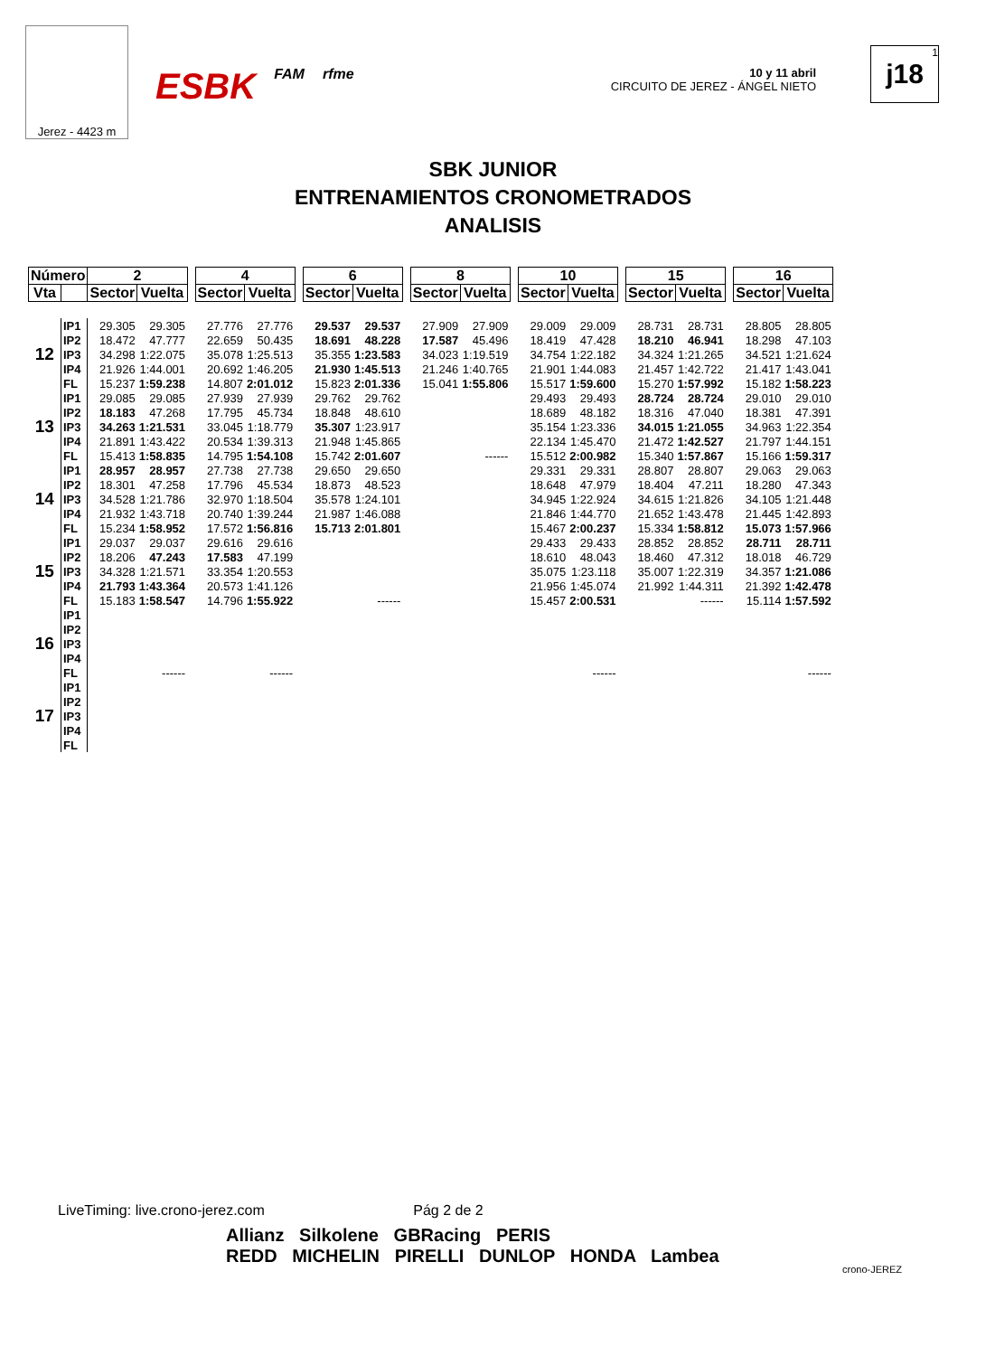Jerez - 4423 m
ESBK FAM rfme
10 y 11 abril
CIRCUITO DE JEREZ - ÁNGEL NIETO
1
j18
SBK JUNIOR
ENTRENAMIENTOS CRONOMETRADOS
ANALISIS
| Número | | 2 | | | 4 | | | 6 | | | 8 | | | 10 | | | 15 | | | 16 | |
| Vta | | Sector | Vuelta | | Sector | Vuelta | | Sector | Vuelta | | Sector | Vuelta | | Sector | Vuelta | | Sector | Vuelta | | Sector | Vuelta |
| 12 | IP1 | 29.305 | 29.305 | | 27.776 | 27.776 | | 29.537 | 29.537 | | 27.909 | 27.909 | | 29.009 | 29.009 | | 28.731 | 28.731 | | 28.805 | 28.805 |
| | IP2 | 18.472 | 47.777 | | 22.659 | 50.435 | | 18.691 | 48.228 | | 17.587 | 45.496 | | 18.419 | 47.428 | | 18.210 | 46.941 | | 18.298 | 47.103 |
| | IP3 | 34.298 | 1:22.075 | | 35.078 | 1:25.513 | | 35.355 | 1:23.583 | | 34.023 | 1:19.519 | | 34.754 | 1:22.182 | | 34.324 | 1:21.265 | | 34.521 | 1:21.624 |
| | IP4 | 21.926 | 1:44.001 | | 20.692 | 1:46.205 | | 21.930 | 1:45.513 | | 21.246 | 1:40.765 | | 21.901 | 1:44.083 | | 21.457 | 1:42.722 | | 21.417 | 1:43.041 |
| | FL | 15.237 | 1:59.238 | | 14.807 | 2:01.012 | | 15.823 | 2:01.336 | | 15.041 | 1:55.806 | | 15.517 | 1:59.600 | | 15.270 | 1:57.992 | | 15.182 | 1:58.223 |
| 13 | IP1 | 29.085 | 29.085 | | 27.939 | 27.939 | | 29.762 | 29.762 | | | | | 29.493 | 29.493 | | 28.724 | 28.724 | | 29.010 | 29.010 |
| | IP2 | 18.183 | 47.268 | | 17.795 | 45.734 | | 18.848 | 48.610 | | | | | 18.689 | 48.182 | | 18.316 | 47.040 | | 18.381 | 47.391 |
| | IP3 | 34.263 | 1:21.531 | | 33.045 | 1:18.779 | | 35.307 | 1:23.917 | | | | | 35.154 | 1:23.336 | | 34.015 | 1:21.055 | | 34.963 | 1:22.354 |
| | IP4 | 21.891 | 1:43.422 | | 20.534 | 1:39.313 | | 21.948 | 1:45.865 | | | | | 22.134 | 1:45.470 | | 21.472 | 1:42.527 | | 21.797 | 1:44.151 |
| | FL | 15.413 | 1:58.835 | | 14.795 | 1:54.108 | | 15.742 | 2:01.607 | | | ------ | | 15.512 | 2:00.982 | | 15.340 | 1:57.867 | | 15.166 | 1:59.317 |
| 14 | IP1 | 28.957 | 28.957 | | 27.738 | 27.738 | | 29.650 | 29.650 | | | | | 29.331 | 29.331 | | 28.807 | 28.807 | | 29.063 | 29.063 |
| | IP2 | 18.301 | 47.258 | | 17.796 | 45.534 | | 18.873 | 48.523 | | | | | 18.648 | 47.979 | | 18.404 | 47.211 | | 18.280 | 47.343 |
| | IP3 | 34.528 | 1:21.786 | | 32.970 | 1:18.504 | | 35.578 | 1:24.101 | | | | | 34.945 | 1:22.924 | | 34.615 | 1:21.826 | | 34.105 | 1:21.448 |
| | IP4 | 21.932 | 1:43.718 | | 20.740 | 1:39.244 | | 21.987 | 1:46.088 | | | | | 21.846 | 1:44.770 | | 21.652 | 1:43.478 | | 21.445 | 1:42.893 |
| | FL | 15.234 | 1:58.952 | | 17.572 | 1:56.816 | | 15.713 | 2:01.801 | | | | | 15.467 | 2:00.237 | | 15.334 | 1:58.812 | | 15.073 | 1:57.966 |
| 15 | IP1 | 29.037 | 29.037 | | 29.616 | 29.616 | | | | | | | | 29.433 | 29.433 | | 28.852 | 28.852 | | 28.711 | 28.711 |
| | IP2 | 18.206 | 47.243 | | 17.583 | 47.199 | | | | | | | | 18.610 | 48.043 | | 18.460 | 47.312 | | 18.018 | 46.729 |
| | IP3 | 34.328 | 1:21.571 | | 33.354 | 1:20.553 | | | | | | | | 35.075 | 1:23.118 | | 35.007 | 1:22.319 | | 34.357 | 1:21.086 |
| | IP4 | 21.793 | 1:43.364 | | 20.573 | 1:41.126 | | | | | | | | 21.956 | 1:45.074 | | 21.992 | 1:44.311 | | 21.392 | 1:42.478 |
| | FL | 15.183 | 1:58.547 | | 14.796 | 1:55.922 | | | ------ | | | | | 15.457 | 2:00.531 | | | ------ | | 15.114 | 1:57.592 |
| 16 | IP1 | | | | | | | | | | | | | | | | | | | | |
| | IP2 | | | | | | | | | | | | | | | | | | | | |
| | IP3 | | | | | | | | | | | | | | | | | | | | |
| | IP4 | | | | | | | | | | | | | | | | | | | | |
| | FL | | ------ | | | ------ | | | | | | | | | ------ | | | | | | ------ |
| 17 | IP1 | | | | | | | | | | | | | | | | | | | | |
| | IP2 | | | | | | | | | | | | | | | | | | | | |
| | IP3 | | | | | | | | | | | | | | | | | | | | |
| | IP4 | | | | | | | | | | | | | | | | | | | | |
| | FL | | | | | | | | | | | | | | | | | | | | |
LiveTiming: live.crono-jerez.com Pág 2 de 2
Allianz Silkolene GBRacing PERIS
REDD MICHELIN PIRELLI DUNLOP HONDA Lambea
crono-JEREZ